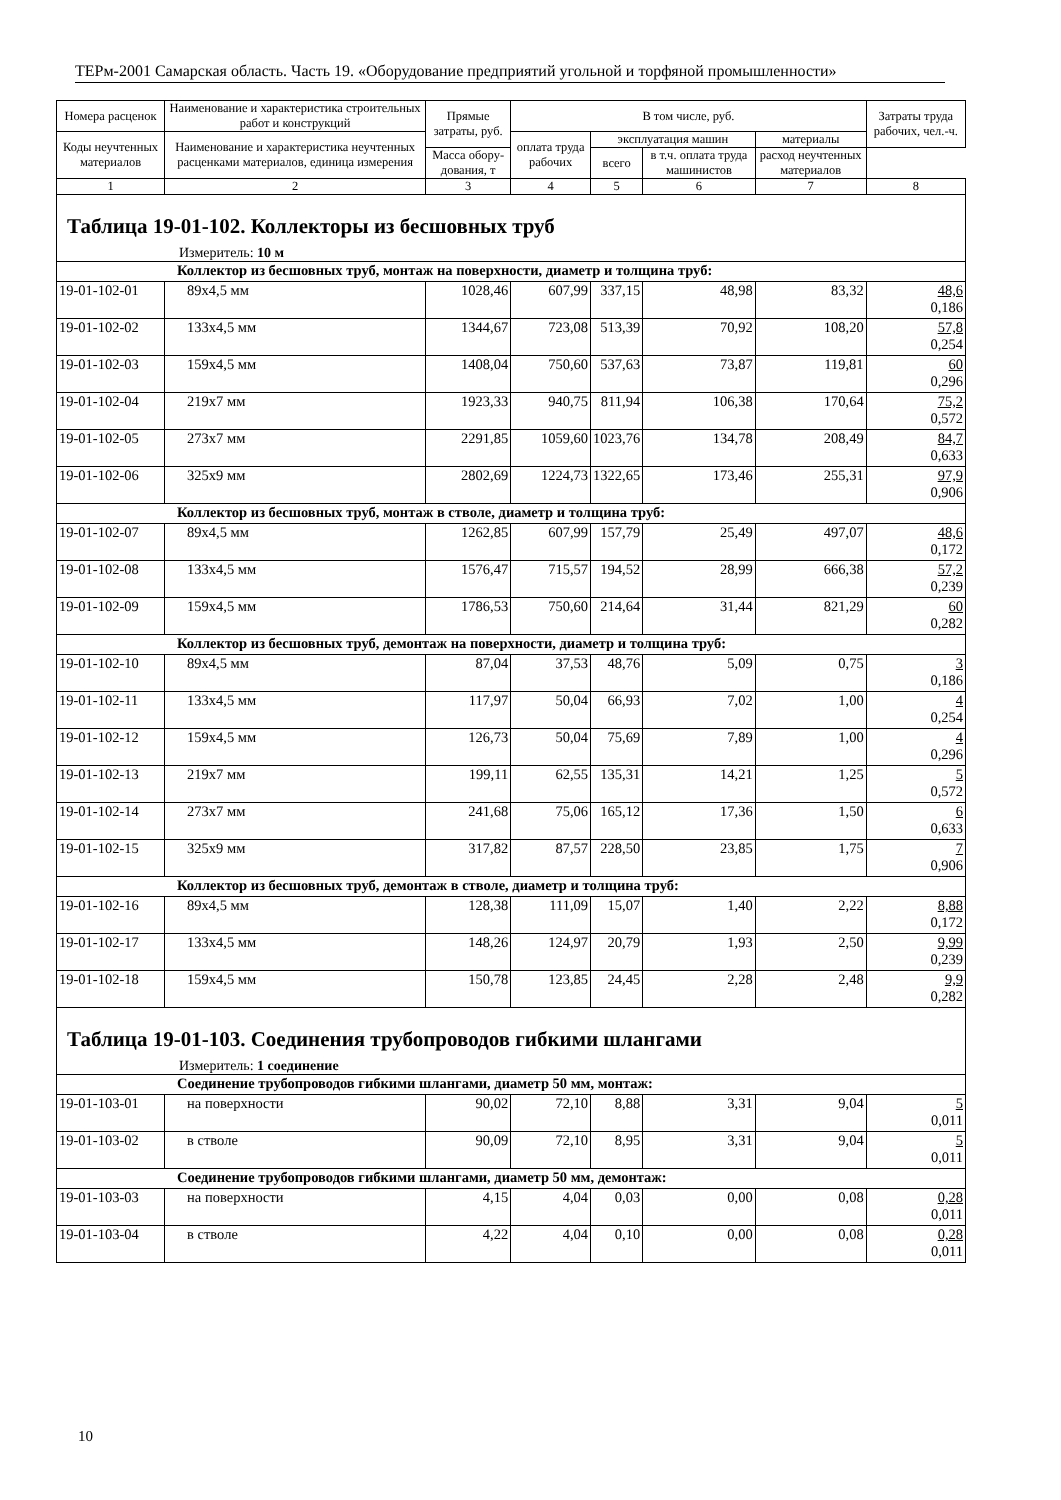ТЕРм-2001 Самарская область. Часть 19. «Оборудование предприятий угольной и торфяной промышленности»
| Номера расценок | Наименование и характеристика строительных работ и конструкций | Прямые затраты, руб. | В том числе, руб. | | | | Затраты труда рабочих, чел.-ч. |
| --- | --- | --- | --- | --- | --- | --- | --- |
| Коды неучтенных материалов | Наименование и характеристика неучтенных расценками материалов, единица измерения | | оплата труда рабочих | эксплуатация машин | | материалы | |
| | | | | всего | в т.ч. оплата труда машинистов | расход неучтенных материалов | |
| | | Масса обору-дования, т | | | | | |
| 1 | 2 | 3 | 4 | 5 | 6 | 7 | 8 |
| Таблица 19-01-102. Коллекторы из бесшовных труб Измеритель: 10 м | | | | | | | |
| Коллектор из бесшовных труб, монтаж на поверхности, диаметр и толщина труб: | | | | | | | |
| 19-01-102-01 | 89х4,5 мм | 1028,46 | 607,99 | 337,15 | 48,98 | 83,32 | 48,6 0,186 |
| 19-01-102-02 | 133х4,5 мм | 1344,67 | 723,08 | 513,39 | 70,92 | 108,20 | 57,8 0,254 |
| 19-01-102-03 | 159х4,5 мм | 1408,04 | 750,60 | 537,63 | 73,87 | 119,81 | 60 0,296 |
| 19-01-102-04 | 219х7 мм | 1923,33 | 940,75 | 811,94 | 106,38 | 170,64 | 75,2 0,572 |
| 19-01-102-05 | 273х7 мм | 2291,85 | 1059,60 | 1023,76 | 134,78 | 208,49 | 84,7 0,633 |
| 19-01-102-06 | 325х9 мм | 2802,69 | 1224,73 | 1322,65 | 173,46 | 255,31 | 97,9 0,906 |
| Коллектор из бесшовных труб, монтаж в стволе, диаметр и толщина труб: | | | | | | | |
| 19-01-102-07 | 89х4,5 мм | 1262,85 | 607,99 | 157,79 | 25,49 | 497,07 | 48,6 0,172 |
| 19-01-102-08 | 133х4,5 мм | 1576,47 | 715,57 | 194,52 | 28,99 | 666,38 | 57,2 0,239 |
| 19-01-102-09 | 159х4,5 мм | 1786,53 | 750,60 | 214,64 | 31,44 | 821,29 | 60 0,282 |
| Коллектор из бесшовных труб, демонтаж на поверхности, диаметр и толщина труб: | | | | | | | |
| 19-01-102-10 | 89х4,5 мм | 87,04 | 37,53 | 48,76 | 5,09 | 0,75 | 3 0,186 |
| 19-01-102-11 | 133х4,5 мм | 117,97 | 50,04 | 66,93 | 7,02 | 1,00 | 4 0,254 |
| 19-01-102-12 | 159х4,5 мм | 126,73 | 50,04 | 75,69 | 7,89 | 1,00 | 4 0,296 |
| 19-01-102-13 | 219х7 мм | 199,11 | 62,55 | 135,31 | 14,21 | 1,25 | 5 0,572 |
| 19-01-102-14 | 273х7 мм | 241,68 | 75,06 | 165,12 | 17,36 | 1,50 | 6 0,633 |
| 19-01-102-15 | 325х9 мм | 317,82 | 87,57 | 228,50 | 23,85 | 1,75 | 7 0,906 |
| Коллектор из бесшовных труб, демонтаж в стволе, диаметр и толщина труб: | | | | | | | |
| 19-01-102-16 | 89х4,5 мм | 128,38 | 111,09 | 15,07 | 1,40 | 2,22 | 8,88 0,172 |
| 19-01-102-17 | 133х4,5 мм | 148,26 | 124,97 | 20,79 | 1,93 | 2,50 | 9,99 0,239 |
| 19-01-102-18 | 159х4,5 мм | 150,78 | 123,85 | 24,45 | 2,28 | 2,48 | 9,9 0,282 |
| Таблица 19-01-103. Соединения трубопроводов гибкими шлангами Измеритель: 1 соединение | | | | | | | |
| Соединение трубопроводов гибкими шлангами, диаметр 50 мм, монтаж: | | | | | | | |
| 19-01-103-01 | на поверхности | 90,02 | 72,10 | 8,88 | 3,31 | 9,04 | 5 0,011 |
| 19-01-103-02 | в стволе | 90,09 | 72,10 | 8,95 | 3,31 | 9,04 | 5 0,011 |
| Соединение трубопроводов гибкими шлангами, диаметр 50 мм, демонтаж: | | | | | | | |
| 19-01-103-03 | на поверхности | 4,15 | 4,04 | 0,03 | 0,00 | 0,08 | 0,28 0,011 |
| 19-01-103-04 | в стволе | 4,22 | 4,04 | 0,10 | 0,00 | 0,08 | 0,28 0,011 |
10